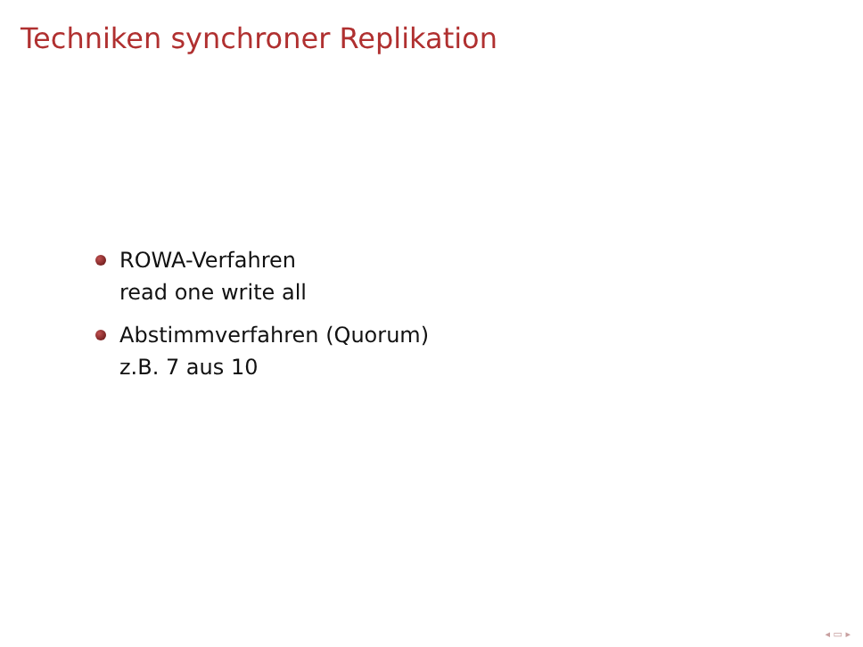Techniken synchroner Replikation
ROWA-Verfahren
read one write all
Abstimmverfahren (Quorum)
z.B. 7 aus 10
◂ ▭ ▸